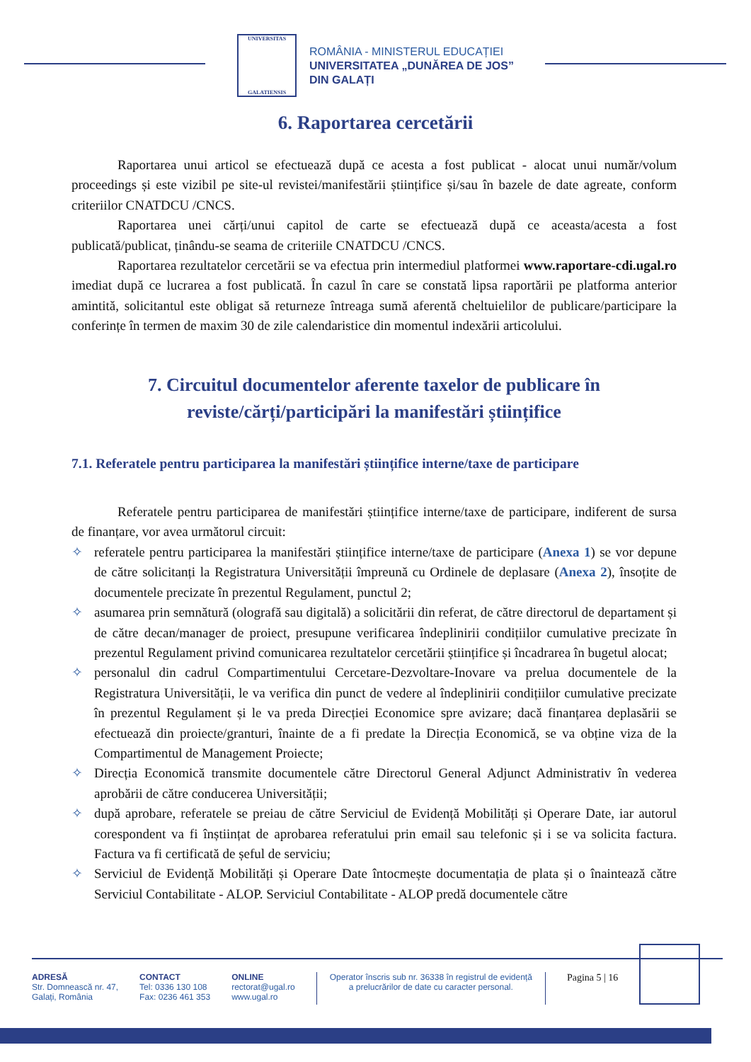UNIVERSITAS
GALATIENSIS
ROMÂNIA - MINISTERUL EDUCAȚIEI
UNIVERSITATEA „DUNĂREA DE JOS”
DIN GALAȚI
6. Raportarea cercetării
Raportarea unui articol se efectuează după ce acesta a fost publicat - alocat unui număr/volum proceedings și este vizibil pe site-ul revistei/manifestării științifice și/sau în bazele de date agreate, conform criteriilor CNATDCU /CNCS.
Raportarea unei cărți/unui capitol de carte se efectuează după ce aceasta/acesta a fost publicată/publicat, ținându-se seama de criteriile CNATDCU /CNCS.
Raportarea rezultatelor cercetării se va efectua prin intermediul platformei www.raportare-cdi.ugal.ro imediat după ce lucrarea a fost publicată. În cazul în care se constată lipsa raportării pe platforma anterior amintită, solicitantul este obligat să returneze întreaga sumă aferentă cheltuielilor de publicare/participare la conferințe în termen de maxim 30 de zile calendaristice din momentul indexării articolului.
7. Circuitul documentelor aferente taxelor de publicare în reviste/cărți/participări la manifestări științifice
7.1. Referatele pentru participarea la manifestări științifice interne/taxe de participare
Referatele pentru participarea de manifestări științifice interne/taxe de participare, indiferent de sursa de finanțare, vor avea următorul circuit:
✧ referatele pentru participarea la manifestări științifice interne/taxe de participare (Anexa 1) se vor depune de către solicitanți la Registratura Universității împreună cu Ordinele de deplasare (Anexa 2), însoțite de documentele precizate în prezentul Regulament, punctul 2;
✧ asumarea prin semnătură (olografă sau digitală) a solicitării din referat, de către directorul de departament și de către decan/manager de proiect, presupune verificarea îndeplinirii condițiilor cumulative precizate în prezentul Regulament privind comunicarea rezultatelor cercetării științifice și încadrarea în bugetul alocat;
✧ personalul din cadrul Compartimentului Cercetare-Dezvoltare-Inovare va prelua documentele de la Registratura Universității, le va verifica din punct de vedere al îndeplinirii condițiilor cumulative precizate în prezentul Regulament și le va preda Direcției Economice spre avizare; dacă finanțarea deplasării se efectuează din proiecte/granturi, înainte de a fi predate la Direcția Economică, se va obține viza de la Compartimentul de Management Proiecte;
✧ Direcția Economică transmite documentele către Directorul General Adjunct Administrativ în vederea aprobării de către conducerea Universității;
✧ după aprobare, referatele se preiau de către Serviciul de Evidență Mobilități și Operare Date, iar autorul corespondent va fi înștiințat de aprobarea referatului prin email sau telefonic și i se va solicita factura. Factura va fi certificată de șeful de serviciu;
✧ Serviciul de Evidență Mobilități și Operare Date întocmește documentația de plata și o înaintează către Serviciul Contabilitate - ALOP. Serviciul Contabilitate - ALOP predă documentele către
ADRESĂ
Str. Domnească nr. 47,
Galați, România
CONTACT
Tel: 0336 130 108
Fax: 0236 461 353
ONLINE
rectorat@ugal.ro
www.ugal.ro
Operator înscris sub nr. 36338 în registrul de evidență
a prelucrărilor de date cu caracter personal.
Pagina 5 | 16